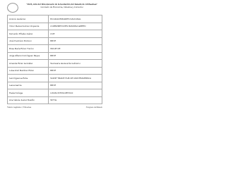"2025, Año del Bicentenario de la fundación del Estado de Chihuahua"
Comisión de Economía, Industria y Comercio
| Antonio Gutiérrez | ECODOCERFARES NACIONAL |
| Víctor Manuel Gómez Orquente | COPARMEX/CIEN RAMONA GREEN |
| Fernando Piñales Juárez | CCE |
| José Francisco Romero | BBVE |
| Rosa María Pérez Trevizo | INDUE DE |
| Jorge Alberto Domínguez Reyes | BBVE |
| Amanda Pérez González | Secretaría General de Gobierno |
| Luisa Anel Martínez Pérez | BBVE |
| Iván Figueroa Peña | SORIP TRADE HUB DE MONTEAMERICA |
| Laura García | BBVE |
| Paula Noriega | CANACINTRA MEXICO |
| Ana Valeria Juárez Bustillo | SFTIG |
Palacio Legislativo, Chihuahua Congreso del Estado